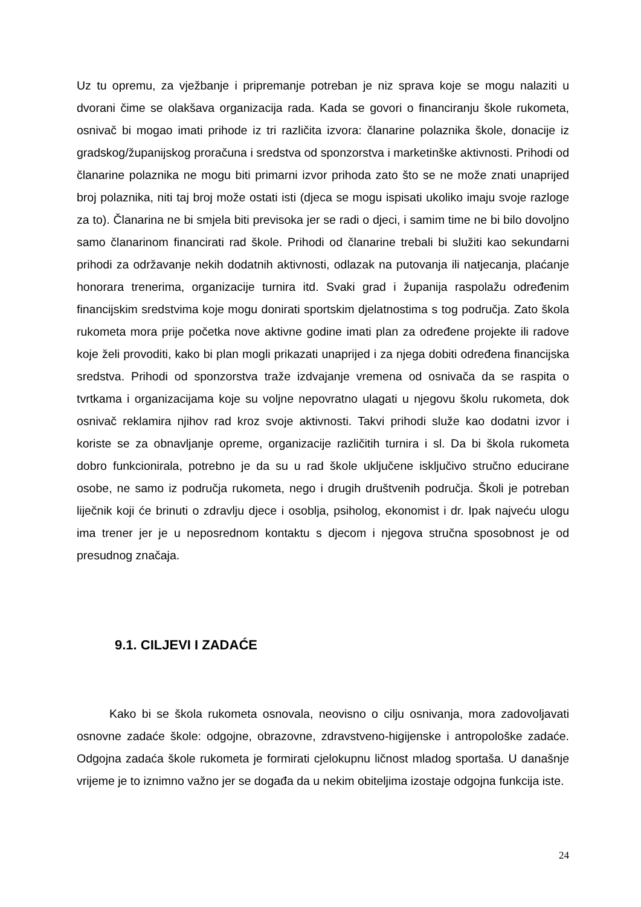Uz tu opremu, za vježbanje i pripremanje potreban je niz sprava koje se mogu nalaziti u dvorani čime se olakšava organizacija rada. Kada se govori o financiranju škole rukometa, osnivač bi mogao imati prihode iz tri različita izvora: članarine polaznika škole, donacije iz gradskog/županijskog proračuna i sredstva od sponzorstva i marketinške aktivnosti. Prihodi od članarine polaznika ne mogu biti primarni izvor prihoda zato što se ne može znati unaprijed broj polaznika, niti taj broj može ostati isti (djeca se mogu ispisati ukoliko imaju svoje razloge za to). Članarina ne bi smjela biti previsoka jer se radi o djeci, i samim time ne bi bilo dovoljno samo članarinom financirati rad škole. Prihodi od članarine trebali bi služiti kao sekundarni prihodi za održavanje nekih dodatnih aktivnosti, odlazak na putovanja ili natjecanja, plaćanje honorara trenerima, organizacije turnira itd. Svaki grad i županija raspolažu određenim financijskim sredstvima koje mogu donirati sportskim djelatnostima s tog područja. Zato škola rukometa mora prije početka nove aktivne godine imati plan za određene projekte ili radove koje želi provoditi, kako bi plan mogli prikazati unaprijed i za njega dobiti određena financijska sredstva. Prihodi od sponzorstva traže izdvajanje vremena od osnivača da se raspita o tvrtkama i organizacijama koje su voljne nepovratno ulagati u njegovu školu rukometa, dok osnivač reklamira njihov rad kroz svoje aktivnosti. Takvi prihodi služe kao dodatni izvor i koriste se za obnavljanje opreme, organizacije različitih turnira i sl. Da bi škola rukometa dobro funkcionirala, potrebno je da su u rad škole uključene isključivo stručno educirane osobe, ne samo iz područja rukometa, nego i drugih društvenih područja. Školi je potreban liječnik koji će brinuti o zdravlju djece i osoblja, psiholog, ekonomist i dr. Ipak najveću ulogu ima trener jer je u neposrednom kontaktu s djecom i njegova stručna sposobnost je od presudnog značaja.
9.1. CILJEVI I ZADAĆE
Kako bi se škola rukometa osnovala, neovisno o cilju osnivanja, mora zadovoljavati osnovne zadaće škole: odgojne, obrazovne, zdravstveno-higijenske i antropološke zadaće. Odgojna zadaća škole rukometa je formirati cjelokupnu ličnost mladog sportaša. U današnje vrijeme je to iznimno važno jer se događa da u nekim obiteljima izostaje odgojna funkcija iste.
24